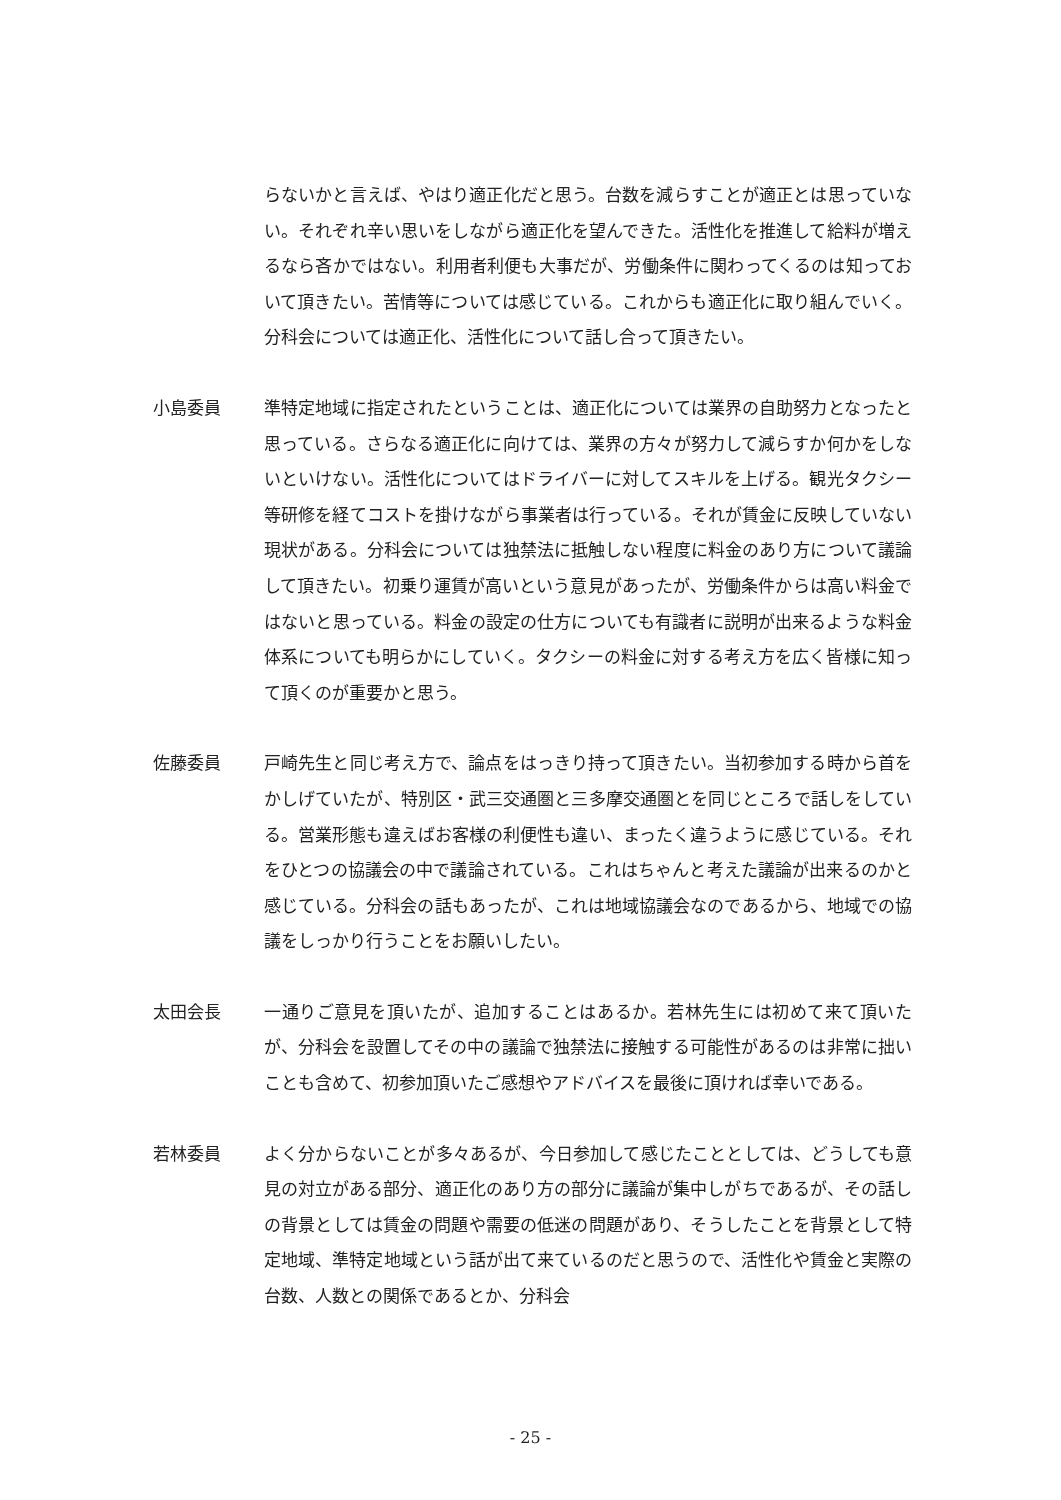らないかと言えば、やはり適正化だと思う。台数を減らすことが適正とは思っていない。それぞれ辛い思いをしながら適正化を望んできた。活性化を推進して給料が増えるなら吝かではない。利用者利便も大事だが、労働条件に関わってくるのは知っておいて頂きたい。苦情等については感じている。これからも適正化に取り組んでいく。分科会については適正化、活性化について話し合って頂きたい。
小島委員 準特定地域に指定されたということは、適正化については業界の自助努力となったと思っている。さらなる適正化に向けては、業界の方々が努力して減らすか何かをしないといけない。活性化についてはドライバーに対してスキルを上げる。観光タクシー等研修を経てコストを掛けながら事業者は行っている。それが賃金に反映していない現状がある。分科会については独禁法に抵触しない程度に料金のあり方について議論して頂きたい。初乗り運賃が高いという意見があったが、労働条件からは高い料金ではないと思っている。料金の設定の仕方についても有識者に説明が出来るような料金体系についても明らかにしていく。タクシーの料金に対する考え方を広く皆様に知って頂くのが重要かと思う。
佐藤委員 戸崎先生と同じ考え方で、論点をはっきり持って頂きたい。当初参加する時から首をかしげていたが、特別区・武三交通圏と三多摩交通圏とを同じところで話しをしている。営業形態も違えばお客様の利便性も違い、まったく違うように感じている。それをひとつの協議会の中で議論されている。これはちゃんと考えた議論が出来るのかと感じている。分科会の話もあったが、これは地域協議会なのであるから、地域での協議をしっかり行うことをお願いしたい。
太田会長 一通りご意見を頂いたが、追加することはあるか。若林先生には初めて来て頂いたが、分科会を設置してその中の議論で独禁法に接触する可能性があるのは非常に拙いことも含めて、初参加頂いたご感想やアドバイスを最後に頂ければ幸いである。
若林委員 よく分からないことが多々あるが、今日参加して感じたこととしては、どうしても意見の対立がある部分、適正化のあり方の部分に議論が集中しがちであるが、その話しの背景としては賃金の問題や需要の低迷の問題があり、そうしたことを背景として特定地域、準特定地域という話が出て来ているのだと思うので、活性化や賃金と実際の台数、人数との関係であるとか、分科会
- 25 -